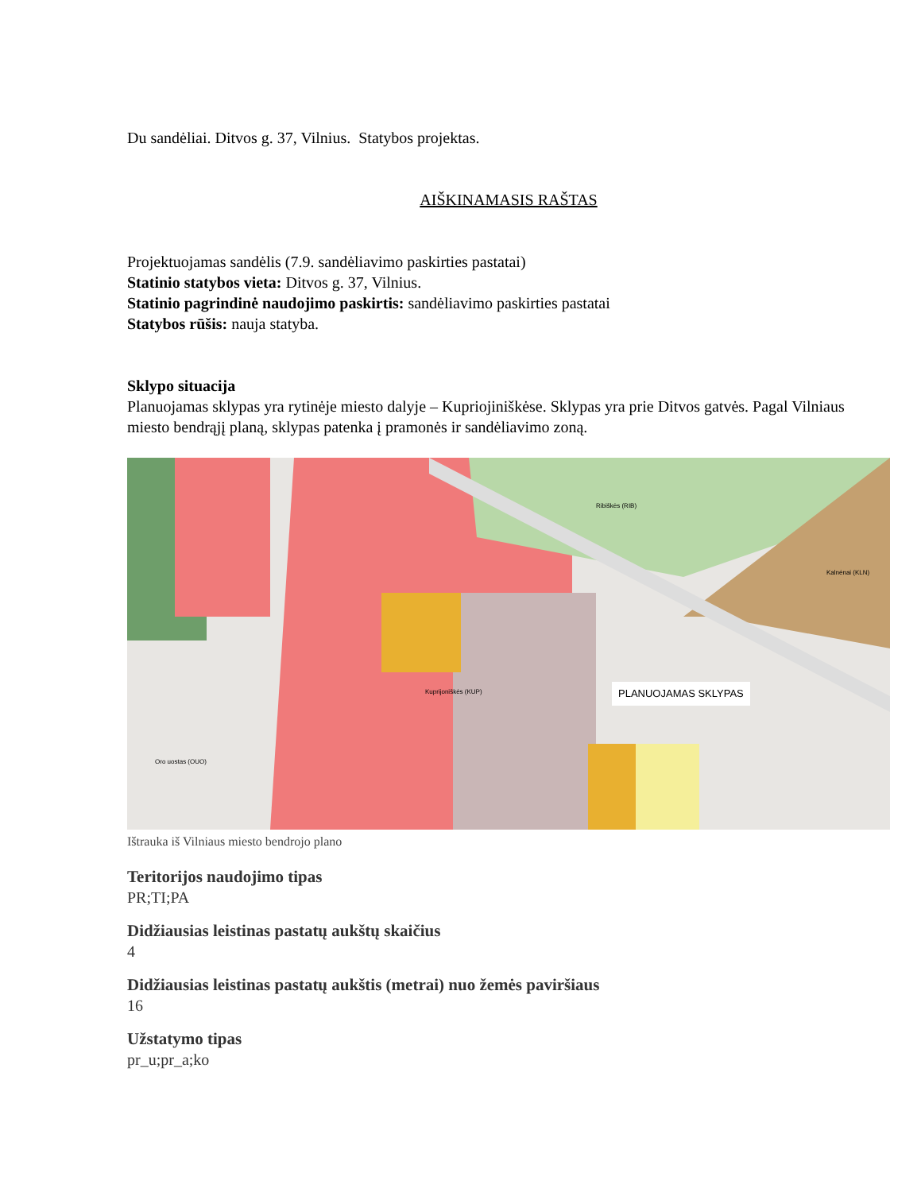Du sandėliai. Ditvos g. 37, Vilnius. Statybos projektas.
AIŠKINAMASIS RAŠTAS
Projektuojamas sandėlis (7.9. sandėliavimo paskirties pastatai)
Statinio statybos vieta: Ditvos g. 37, Vilnius.
Statinio pagrindinė naudojimo paskirtis: sandėliavimo paskirties pastatai
Statybos rūšis: nauja statyba.
Sklypo situacija
Planuojamas sklypas yra rytinėje miesto dalyje – Kupriojiniškėse. Sklypas yra prie Ditvos gatvės. Pagal Vilniaus miesto bendrąjį planą, sklypas patenka į pramonės ir sandėliavimo zoną.
PLANUOJAMAS SKLYPAS Kuprijoniškės (KUP)
Oro uostas (OUO)
Ribiškės (RIB)
Kalnėnai (KLN)
Ištrauka iš Vilniaus miesto bendrojo plano
Teritorijos naudojimo tipas
PR;TI;PA
Didžiausias leistinas pastatų aukštų skaičius
4
Didžiausias leistinas pastatų aukštis (metrai) nuo žemės paviršiaus
16
Užstatymo tipas
pr_u;pr_a;ko